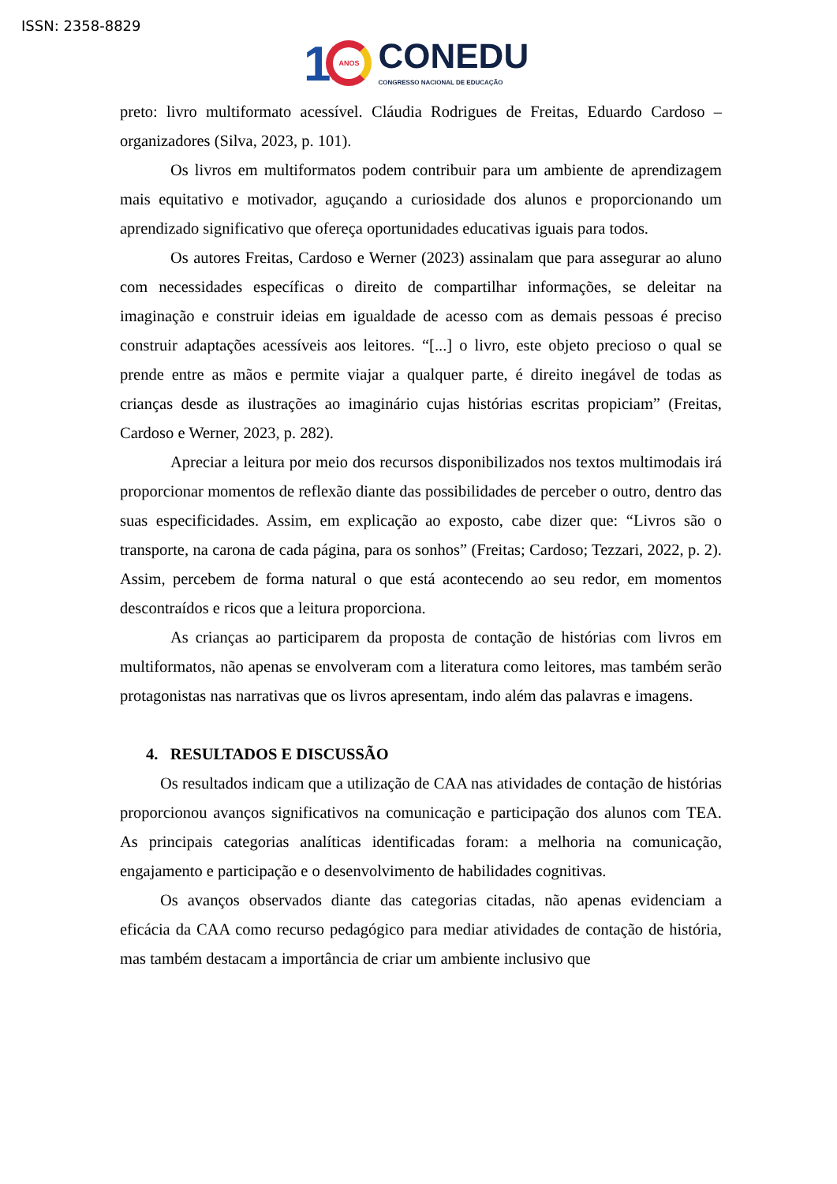ISSN: 2358-8829
1
ANOS
CONEDU
CONGRESSO NACIONAL DE EDUCAÇÃO
preto: livro multiformato acessível. Cláudia Rodrigues de Freitas, Eduardo Cardoso – organizadores (Silva, 2023, p. 101).
Os livros em multiformatos podem contribuir para um ambiente de aprendizagem mais equitativo e motivador, aguçando a curiosidade dos alunos e proporcionando um aprendizado significativo que ofereça oportunidades educativas iguais para todos.
Os autores Freitas, Cardoso e Werner (2023) assinalam que para assegurar ao aluno com necessidades específicas o direito de compartilhar informações, se deleitar na imaginação e construir ideias em igualdade de acesso com as demais pessoas é preciso construir adaptações acessíveis aos leitores. “[...] o livro, este objeto precioso o qual se prende entre as mãos e permite viajar a qualquer parte, é direito inegável de todas as crianças desde as ilustrações ao imaginário cujas histórias escritas propiciam” (Freitas, Cardoso e Werner, 2023, p. 282).
Apreciar a leitura por meio dos recursos disponibilizados nos textos multimodais irá proporcionar momentos de reflexão diante das possibilidades de perceber o outro, dentro das suas especificidades. Assim, em explicação ao exposto, cabe dizer que: “Livros são o transporte, na carona de cada página, para os sonhos” (Freitas; Cardoso; Tezzari, 2022, p. 2). Assim, percebem de forma natural o que está acontecendo ao seu redor, em momentos descontraídos e ricos que a leitura proporciona.
As crianças ao participarem da proposta de contação de histórias com livros em multiformatos, não apenas se envolveram com a literatura como leitores, mas também serão protagonistas nas narrativas que os livros apresentam, indo além das palavras e imagens.
4. RESULTADOS E DISCUSSÃO
Os resultados indicam que a utilização de CAA nas atividades de contação de histórias proporcionou avanços significativos na comunicação e participação dos alunos com TEA. As principais categorias analíticas identificadas foram: a melhoria na comunicação, engajamento e participação e o desenvolvimento de habilidades cognitivas.
Os avanços observados diante das categorias citadas, não apenas evidenciam a eficácia da CAA como recurso pedagógico para mediar atividades de contação de história, mas também destacam a importância de criar um ambiente inclusivo que